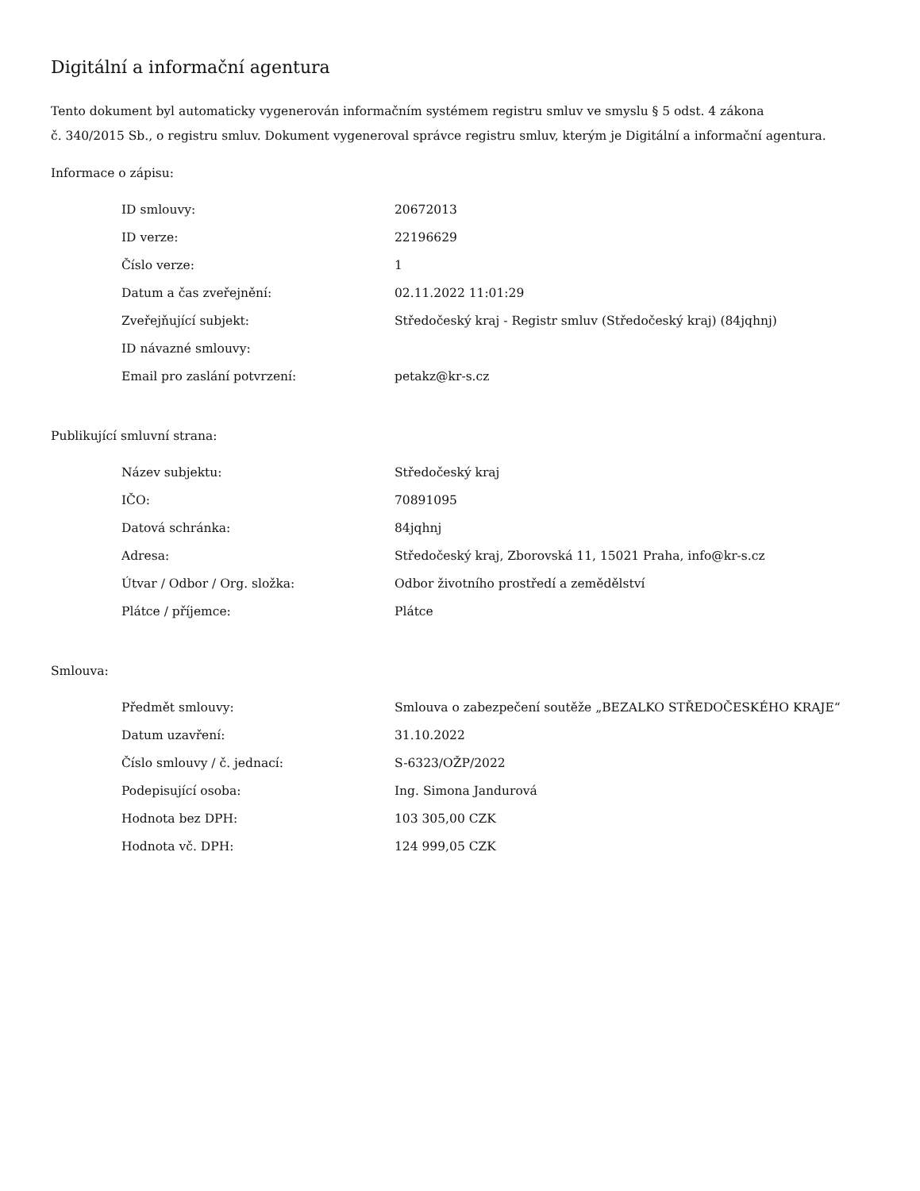Digitální a informační agentura
Tento dokument byl automaticky vygenerován informačním systémem registru smluv ve smyslu § 5 odst. 4 zákona
č. 340/2015 Sb., o registru smluv. Dokument vygeneroval správce registru smluv, kterým je Digitální a informační agentura.
Informace o zápisu:
| ID smlouvy: | 20672013 |
| ID verze: | 22196629 |
| Číslo verze: | 1 |
| Datum a čas zveřejnění: | 02.11.2022 11:01:29 |
| Zveřejňující subjekt: | Středočeský kraj - Registr smluv (Středočeský kraj) (84jqhnj) |
| ID návazné smlouvy: | |
| Email pro zaslání potvrzení: | petakz@kr-s.cz |
Publikující smluvní strana:
| Název subjektu: | Středočeský kraj |
| IČO: | 70891095 |
| Datová schránka: | 84jqhnj |
| Adresa: | Středočeský kraj, Zborovská 11, 15021 Praha, info@kr-s.cz |
| Útvar / Odbor / Org. složka: | Odbor životního prostředí a zemědělství |
| Plátce / příjemce: | Plátce |
Smlouva:
| Předmět smlouvy: | Smlouva o zabezpečení soutěže „BEZALKO STŘEDOČESKÉHO KRAJE“ |
| Datum uzavření: | 31.10.2022 |
| Číslo smlouvy / č. jednací: | S-6323/OŽP/2022 |
| Podepisující osoba: | Ing. Simona Jandurová |
| Hodnota bez DPH: | 103 305,00 CZK |
| Hodnota vč. DPH: | 124 999,05 CZK |